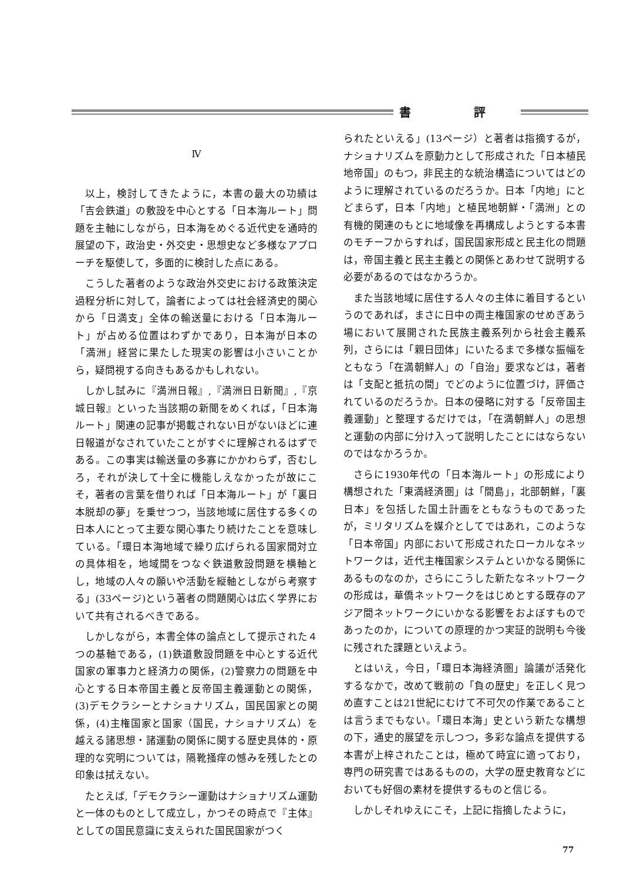書 評
Ⅳ
以上，検討してきたように，本書の最大の功績は「吉会鉄道」の敷設を中心とする「日本海ルート」問題を主軸にしながら，日本海をめぐる近代史を通時的展望の下，政治史・外交史・思想史など多様なアプローチを駆使して，多面的に検討した点にある。
こうした著者のような政治外交史における政策決定過程分析に対して，論者によっては社会経済史的関心から「日満支」全体の輸送量における「日本海ルート」が占める位置はわずかであり，日本海が日本の「満洲」経営に果たした現実の影響は小さいことから，疑問視する向きもあるかもしれない。
しかし試みに『満洲日報』,『満洲日日新聞』,『京城日報』といった当該期の新聞をめくれば，「日本海ルート」関連の記事が掲載されない日がないほどに連日報道がなされていたことがすぐに理解されるはずである。この事実は輸送量の多寡にかかわらず，否むしろ，それが決して十全に機能しえなかったが故にこそ，著者の言葉を借りれば「日本海ルート」が「裏日本脱却の夢」を乗せつつ，当該地域に居住する多くの日本人にとって主要な関心事たり続けたことを意味している。「環日本海地域で繰り広げられる国家間対立の具体相を，地域間をつなぐ鉄道敷設問題を横軸とし，地域の人々の願いや活動を縦軸としながら考察する」(33ページ)という著者の問題関心は広く学界において共有されるべきである。
しかしながら，本書全体の論点として提示された４つの基軸である，(1)鉄道敷設問題を中心とする近代国家の軍事力と経済力の関係，(2)警察力の問題を中心とする日本帝国主義と反帝国主義運動との関係，(3)デモクラシーとナショナリズム，国民国家との関係，(4)主権国家と国家（国民，ナショナリズム）を越える諸思想・諸運動の関係に関する歴史具体的・原理的な究明については，隔靴掻痒の憾みを残したとの印象は拭えない。
たとえば,「デモクラシー運動はナショナリズム運動と一体のものとして成立し，かつその時点で『主体』としての国民意識に支えられた国民国家がつく
られたといえる」(13ページ）と著者は指摘するが，ナショナリズムを原動力として形成された「日本植民地帝国」のもつ，非民主的な統治構造についてはどのように理解されているのだろうか。日本「内地」にとどまらず，日本「内地」と植民地朝鮮・「満洲」との有機的関連のもとに地域像を再構成しようとする本書のモチーフからすれば，国民国家形成と民主化の問題は，帝国主義と民主主義との関係とあわせて説明する必要があるのではなかろうか。
また当該地域に居住する人々の主体に着目するというのであれば，まさに日中の両主権国家のせめぎあう場において展開された民族主義系列から社会主義系列，さらには「親日団体」にいたるまで多様な振幅をともなう「在満朝鮮人」の「自治」要求などは，著者は「支配と抵抗の間」でどのように位置づけ，評価されているのだろうか。日本の侵略に対する「反帝国主義運動」と整理するだけでは，「在満朝鮮人」の思想と運動の内部に分け入って説明したことにはならないのではなかろうか。
さらに1930年代の「日本海ルート」の形成により構想された「東満経済圏」は「間島」，北部朝鮮，「裏日本」を包括した国土計画をともなうものであったが，ミリタリズムを媒介としてではあれ，このような「日本帝国」内部において形成されたローカルなネットワークは，近代主権国家システムといかなる関係にあるものなのか，さらにこうした新たなネットワークの形成は，華僑ネットワークをはじめとする既存のアジア間ネットワークにいかなる影響をおよぼすものであったのか，についての原理的かつ実証的説明も今後に残された課題といえよう。
とはいえ，今日，「環日本海経済圏」論議が活発化するなかで，改めて戦前の「負の歴史」を正しく見つめ直すことは21世紀にむけて不可欠の作業であることは言うまでもない。「環日本海」史という新たな構想の下，通史的展望を示しつつ，多彩な論点を提供する本書が上梓されたことは，極めて時宜に適っており，専門の研究書ではあるものの，大学の歴史教育などにおいても好個の素材を提供するものと信じる。
しかしそれゆえにこそ，上記に指摘したように，
77